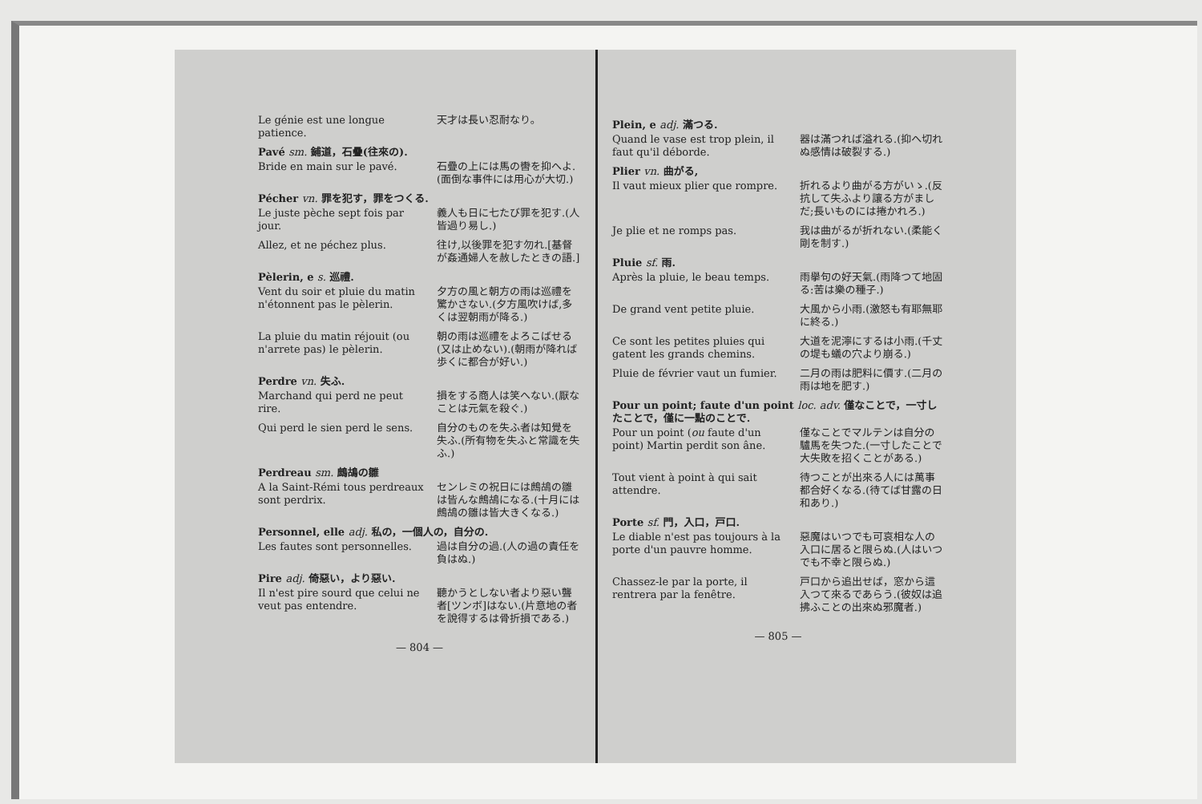Le génie est une longue patience.
天才は長い忍耐なり。
Pavé sm. 鋪道，石疊(往來の).
Bride en main sur le pavé. 石疊の上には馬の轡を抑へよ.(面倒な事件には用心が大切.)
Pécher vn. 罪を犯す，罪をつくる.
Le juste pèche sept fois par jour.
義人も日に七たび罪を犯す.(人皆過り易し.)
Allez, et ne péchez plus. 往け,以後罪を犯す勿れ.[基督が姦通婦人を赦したときの語.]
Pèlerin, e s. 巡禮.
Vent du soir et pluie du matin n'étonnent pas le pèlerin.
夕方の風と朝方の雨は巡禮を驚かさない.(夕方風吹けば,多くは翌朝雨が降る.)
La pluie du matin réjouit (ou n'arrete pas) le pèlerin.
朝の雨は巡禮をよろこばせる(又は止めない).(朝雨が降れば歩くに都合が好い.)
Perdre vn. 失ふ.
Marchand qui perd ne peut rire.
損をする商人は笑へない.(厭なことは元氣を殺ぐ.)
Qui perd le sien perd le sens. 自分のものを失ふ者は知覺を失ふ.(所有物を失ふと常識を失ふ.)
Perdreau sm. 鷓鴣の雛
A la Saint-Rémi tous perdreaux sont perdrix.
センレミの祝日には鷓鴣の雛は皆んな鷓鴣になる.(十月には鷓鴣の雛は皆大きくなる.)
Personnel, elle adj. 私の，一個人の，自分の.
Les fautes sont personnelles. 過は自分の過.(人の過の責任を負はぬ.)
Pire adj. 倚惡い，より惡い.
Il n'est pire sourd que celui ne veut pas entendre.
聽かうとしない者より惡い聾者[ツンボ]はない.(片意地の者を說得するは骨折損である.)
— 804 —
Plein, e adj. 滿つる.
Quand le vase est trop plein, il faut qu'il déborde.
器は滿つれば溢れる.(抑へ切れぬ感情は破裂する.)
Plier vn. 曲がる,
Il vaut mieux plier que rompre.
折れるより曲がる方がいゝ.(反抗して失ふより讓る方がましだ;長いものには捲かれろ.)
Je plie et ne romps pas. 我は曲がるが折れない.(柔能く剛を制す.)
Pluie sf. 雨.
Après la pluie, le beau temps. 雨擧句の好天氣.(雨降つて地固る:苦は樂の種子.)
De grand vent petite pluie. 大風から小雨.(激怒も有耶無耶に終る.)
Ce sont les petites pluies qui gatent les grands chemins.
大道を泥濘にするは小雨.(千丈の堤も蟻の穴より崩る.)
Pluie de février vaut un fumier.
二月の雨は肥料に價す.(二月の雨は地を肥す.)
Pour un point; faute d'un point loc. adv. 僅なことで，一寸したことで，僅に一點のことで.
Pour un point (ou faute d'un point) Martin perdit son âne.
僅なことでマルテンは自分の驢馬を失つた.(一寸したことで大失敗を招くことがある.)
Tout vient à point à qui sait attendre.
待つことが出來る人には萬事都合好くなる.(待てば甘露の日和あり.)
Porte sf. 門，入口，戸口.
Le diable n'est pas toujours à la porte d'un pauvre homme.
惡魔はいつでも可哀相な人の入口に居ると限らぬ.(人はいつでも不幸と限らぬ.)
Chassez-le par la porte, il rentrera par la fenêtre.
戸口から追出せば，窓から這入つて來るであらう.(彼奴は追拂ふことの出來ぬ邪魔者.)
— 805 —